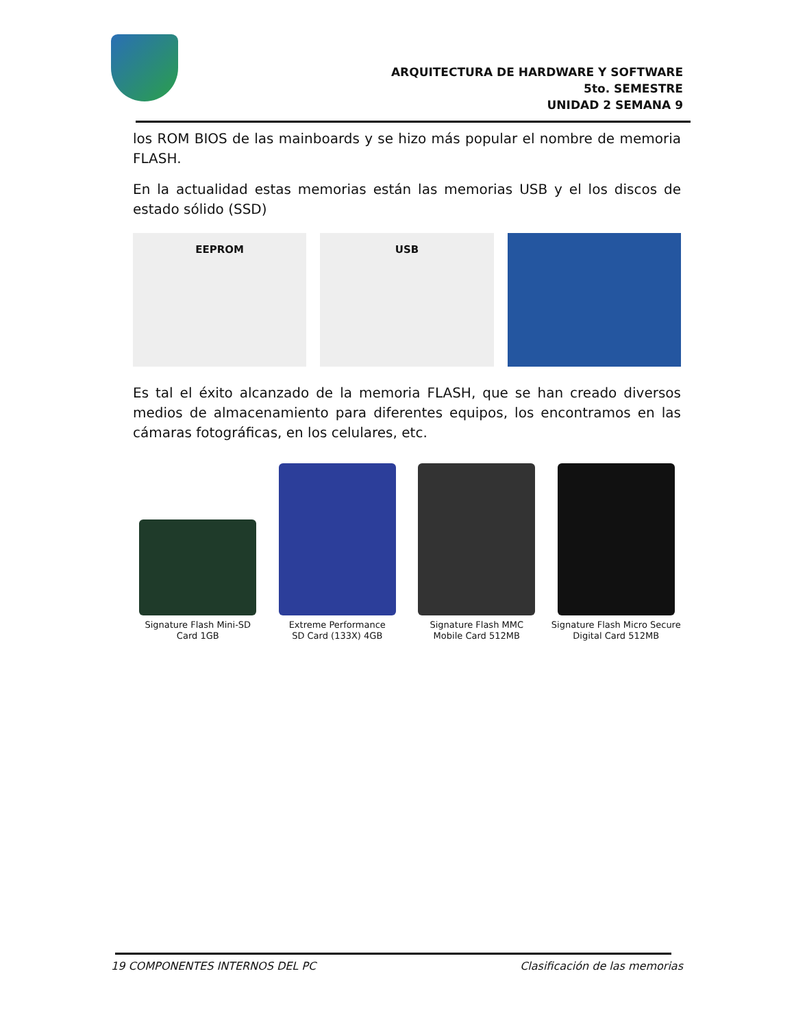ARQUITECTURA DE HARDWARE Y SOFTWARE
5to. SEMESTRE
UNIDAD 2 SEMANA 9
los ROM BIOS de las mainboards y se hizo más popular el nombre de memoria FLASH.
En la actualidad estas memorias están las memorias USB y el los discos de estado sólido (SSD)
EEPROM USB
Es tal el éxito alcanzado de la memoria FLASH, que se han creado diversos medios de almacenamiento para diferentes equipos, los encontramos en las cámaras fotográficas, en los celulares, etc.
Signature Flash Mini-SD
Card 1GB
Extreme Performance
SD Card (133X) 4GB
Signature Flash MMC
Mobile Card 512MB
Signature Flash Micro Secure
Digital Card 512MB
19 COMPONENTES INTERNOS DEL PC Clasificación de las memorias